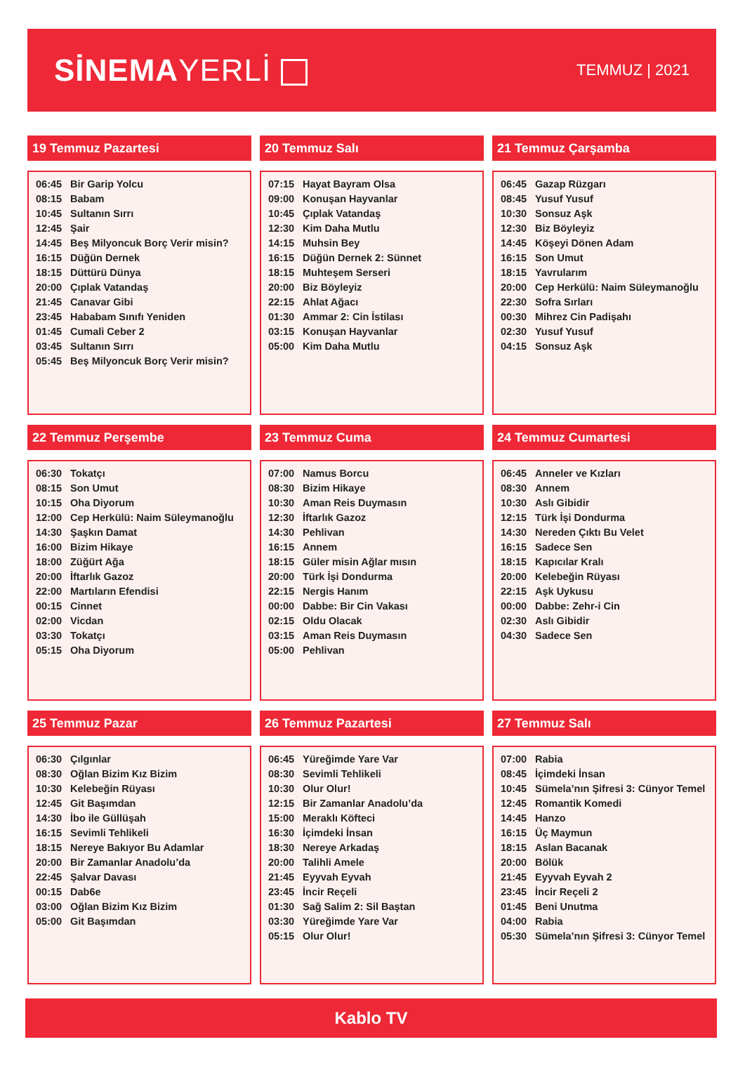SİNEMAYERLİ
TEMMUZ | 2021
19 Temmuz Pazartesi
| 06:45 | Bir Garip Yolcu |
| 08:15 | Babam |
| 10:45 | Sultanın Sırrı |
| 12:45 | Şair |
| 14:45 | Beş Milyoncuk Borç Verir misin? |
| 16:15 | Düğün Dernek |
| 18:15 | Düttürü Dünya |
| 20:00 | Çıplak Vatandaş |
| 21:45 | Canavar Gibi |
| 23:45 | Hababam Sınıfı Yeniden |
| 01:45 | Cumali Ceber 2 |
| 03:45 | Sultanın Sırrı |
| 05:45 | Beş Milyoncuk Borç Verir misin? |
20 Temmuz Salı
| 07:15 | Hayat Bayram Olsa |
| 09:00 | Konuşan Hayvanlar |
| 10:45 | Çıplak Vatandaş |
| 12:30 | Kim Daha Mutlu |
| 14:15 | Muhsin Bey |
| 16:15 | Düğün Dernek 2: Sünnet |
| 18:15 | Muhteşem Serseri |
| 20:00 | Biz Böyleyiz |
| 22:15 | Ahlat Ağacı |
| 01:30 | Ammar 2: Cin İstilası |
| 03:15 | Konuşan Hayvanlar |
| 05:00 | Kim Daha Mutlu |
21 Temmuz Çarşamba
| 06:45 | Gazap Rüzgarı |
| 08:45 | Yusuf Yusuf |
| 10:30 | Sonsuz Aşk |
| 12:30 | Biz Böyleyiz |
| 14:45 | Köşeyi Dönen Adam |
| 16:15 | Son Umut |
| 18:15 | Yavrularım |
| 20:00 | Cep Herkülü: Naim Süleymanoğlu |
| 22:30 | Sofra Sırları |
| 00:30 | Mihrez Cin Padişahı |
| 02:30 | Yusuf Yusuf |
| 04:15 | Sonsuz Aşk |
22 Temmuz Perşembe
| 06:30 | Tokatçı |
| 08:15 | Son Umut |
| 10:15 | Oha Diyorum |
| 12:00 | Cep Herkülü: Naim Süleymanoğlu |
| 14:30 | Şaşkın Damat |
| 16:00 | Bizim Hikaye |
| 18:00 | Züğürt Ağa |
| 20:00 | İftarlık Gazoz |
| 22:00 | Martıların Efendisi |
| 00:15 | Cinnet |
| 02:00 | Vicdan |
| 03:30 | Tokatçı |
| 05:15 | Oha Diyorum |
23 Temmuz Cuma
| 07:00 | Namus Borcu |
| 08:30 | Bizim Hikaye |
| 10:30 | Aman Reis Duymasın |
| 12:30 | İftarlık Gazoz |
| 14:30 | Pehlivan |
| 16:15 | Annem |
| 18:15 | Güler misin Ağlar mısın |
| 20:00 | Türk İşi Dondurma |
| 22:15 | Nergis Hanım |
| 00:00 | Dabbe: Bir Cin Vakası |
| 02:15 | Oldu Olacak |
| 03:15 | Aman Reis Duymasın |
| 05:00 | Pehlivan |
24 Temmuz Cumartesi
| 06:45 | Anneler ve Kızları |
| 08:30 | Annem |
| 10:30 | Aslı Gibidir |
| 12:15 | Türk İşi Dondurma |
| 14:30 | Nereden Çıktı Bu Velet |
| 16:15 | Sadece Sen |
| 18:15 | Kapıcılar Kralı |
| 20:00 | Kelebeğin Rüyası |
| 22:15 | Aşk Uykusu |
| 00:00 | Dabbe: Zehr-i Cin |
| 02:30 | Aslı Gibidir |
| 04:30 | Sadece Sen |
25 Temmuz Pazar
| 06:30 | Çılgınlar |
| 08:30 | Oğlan Bizim Kız Bizim |
| 10:30 | Kelebeğin Rüyası |
| 12:45 | Git Başımdan |
| 14:30 | İbo ile Güllüşah |
| 16:15 | Sevimli Tehlikeli |
| 18:15 | Nereye Bakıyor Bu Adamlar |
| 20:00 | Bir Zamanlar Anadolu’da |
| 22:45 | Şalvar Davası |
| 00:15 | Dab6e |
| 03:00 | Oğlan Bizim Kız Bizim |
| 05:00 | Git Başımdan |
26 Temmuz Pazartesi
| 06:45 | Yüreğimde Yare Var |
| 08:30 | Sevimli Tehlikeli |
| 10:30 | Olur Olur! |
| 12:15 | Bir Zamanlar Anadolu’da |
| 15:00 | Meraklı Köfteci |
| 16:30 | İçimdeki İnsan |
| 18:30 | Nereye Arkadaş |
| 20:00 | Talihli Amele |
| 21:45 | Eyyvah Eyvah |
| 23:45 | İncir Reçeli |
| 01:30 | Sağ Salim 2: Sil Baştan |
| 03:30 | Yüreğimde Yare Var |
| 05:15 | Olur Olur! |
27 Temmuz Salı
| 07:00 | Rabia |
| 08:45 | İçimdeki İnsan |
| 10:45 | Sümela’nın Şifresi 3: Cünyor Temel |
| 12:45 | Romantik Komedi |
| 14:45 | Hanzo |
| 16:15 | Üç Maymun |
| 18:15 | Aslan Bacanak |
| 20:00 | Bölük |
| 21:45 | Eyyvah Eyvah 2 |
| 23:45 | İncir Reçeli 2 |
| 01:45 | Beni Unutma |
| 04:00 | Rabia |
| 05:30 | Sümela’nın Şifresi 3: Cünyor Temel |
Kablo TV